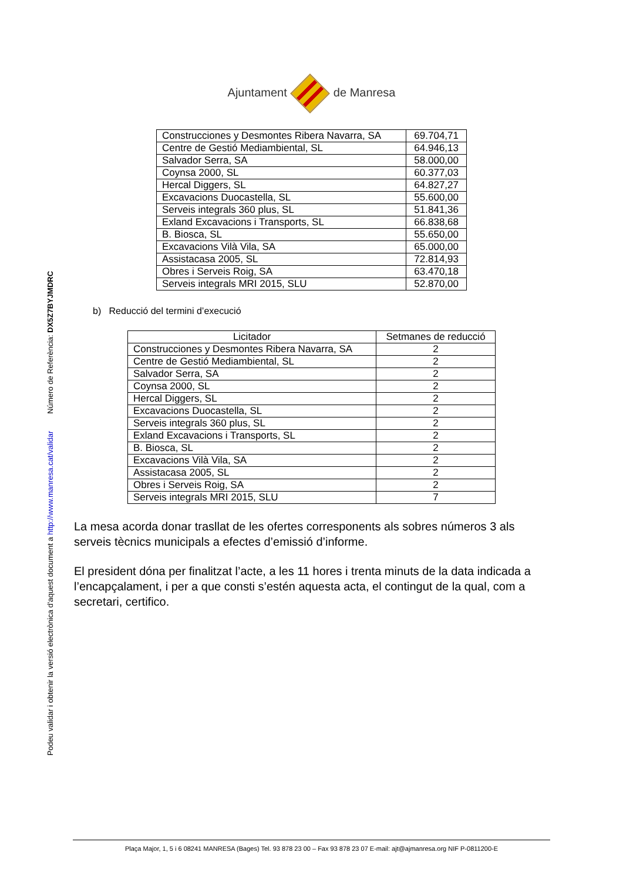Podeu validar i obtenir la versió electrònica d'aquest document a http://www.manresa.cat/validar Número de Referència: DX5Z7BYJMDRC
Ajuntament de Manresa
| Construcciones y Desmontes Ribera Navarra, SA | 69.704,71 |
| Centre de Gestió Mediambiental, SL | 64.946,13 |
| Salvador Serra, SA | 58.000,00 |
| Coynsa 2000, SL | 60.377,03 |
| Hercal Diggers, SL | 64.827,27 |
| Excavacions Duocastella, SL | 55.600,00 |
| Serveis integrals 360 plus, SL | 51.841,36 |
| Exland Excavacions i Transports, SL | 66.838,68 |
| B. Biosca, SL | 55.650,00 |
| Excavacions Vilà Vila, SA | 65.000,00 |
| Assistacasa 2005, SL | 72.814,93 |
| Obres i Serveis Roig, SA | 63.470,18 |
| Serveis integrals MRI 2015, SLU | 52.870,00 |
b) Reducció del termini d’execució
| Licitador | Setmanes de reducció |
| --- | --- |
| Construcciones y Desmontes Ribera Navarra, SA | 2 |
| Centre de Gestió Mediambiental, SL | 2 |
| Salvador Serra, SA | 2 |
| Coynsa 2000, SL | 2 |
| Hercal Diggers, SL | 2 |
| Excavacions Duocastella, SL | 2 |
| Serveis integrals 360 plus, SL | 2 |
| Exland Excavacions i Transports, SL | 2 |
| B. Biosca, SL | 2 |
| Excavacions Vilà Vila, SA | 2 |
| Assistacasa 2005, SL | 2 |
| Obres i Serveis Roig, SA | 2 |
| Serveis integrals MRI 2015, SLU | 7 |
La mesa acorda donar trasllat de les ofertes corresponents als sobres números 3 als serveis tècnics municipals a efectes d’emissió d’informe.
El president dóna per finalitzat l’acte, a les 11 hores i trenta minuts de la data indicada a l’encapçalament, i per a que consti s’estén aquesta acta, el contingut de la qual, com a secretari, certifico.
Plaça Major, 1, 5 i 6 08241 MANRESA (Bages) Tel. 93 878 23 00 – Fax 93 878 23 07 E-mail: ajt@ajmanresa.org NIF P-0811200-E